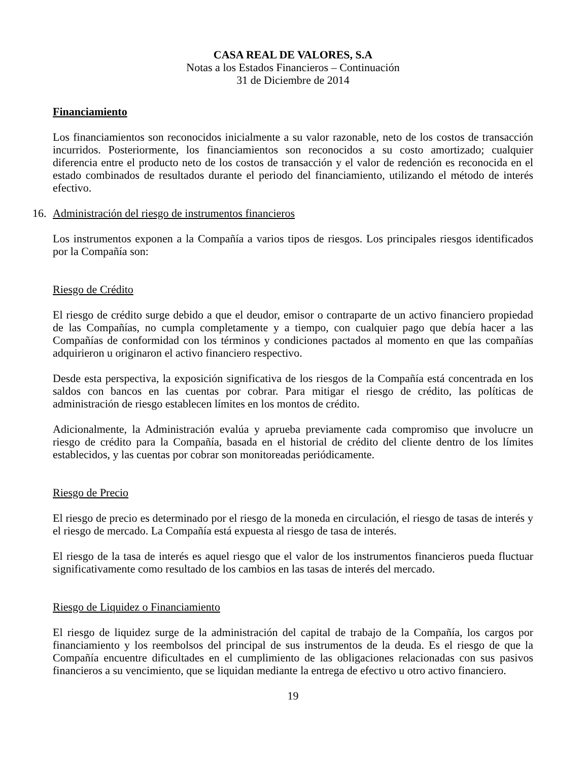CASA REAL DE VALORES, S.A
Notas a los Estados Financieros – Continuación
31 de Diciembre de 2014
Financiamiento
Los financiamientos son reconocidos inicialmente a su valor razonable, neto de los costos de transacción incurridos. Posteriormente, los financiamientos son reconocidos a su costo amortizado; cualquier diferencia entre el producto neto de los costos de transacción y el valor de redención es reconocida en el estado combinados de resultados durante el periodo del financiamiento, utilizando el método de interés efectivo.
16. Administración del riesgo de instrumentos financieros
Los instrumentos exponen a la Compañía a varios tipos de riesgos. Los principales riesgos identificados por la Compañía son:
Riesgo de Crédito
El riesgo de crédito surge debido a que el deudor, emisor o contraparte de un activo financiero propiedad de las Compañías, no cumpla completamente y a tiempo, con cualquier pago que debía hacer a las Compañías de conformidad con los términos y condiciones pactados al momento en que las compañías adquirieron u originaron el activo financiero respectivo.
Desde esta perspectiva, la exposición significativa de los riesgos de la Compañía está concentrada en los saldos con bancos en las cuentas por cobrar. Para mitigar el riesgo de crédito, las políticas de administración de riesgo establecen límites en los montos de crédito.
Adicionalmente, la Administración evalúa y aprueba previamente cada compromiso que involucre un riesgo de crédito para la Compañía, basada en el historial de crédito del cliente dentro de los límites establecidos, y las cuentas por cobrar son monitoreadas periódicamente.
Riesgo de Precio
El riesgo de precio es determinado por el riesgo de la moneda en circulación, el riesgo de tasas de interés y el riesgo de mercado. La Compañía está expuesta al riesgo de tasa de interés.
El riesgo de la tasa de interés es aquel riesgo que el valor de los instrumentos financieros pueda fluctuar significativamente como resultado de los cambios en las tasas de interés del mercado.
Riesgo de Liquidez o Financiamiento
El riesgo de liquidez surge de la administración del capital de trabajo de la Compañía, los cargos por financiamiento y los reembolsos del principal de sus instrumentos de la deuda. Es el riesgo de que la Compañía encuentre dificultades en el cumplimiento de las obligaciones relacionadas con sus pasivos financieros a su vencimiento, que se liquidan mediante la entrega de efectivo u otro activo financiero.
19